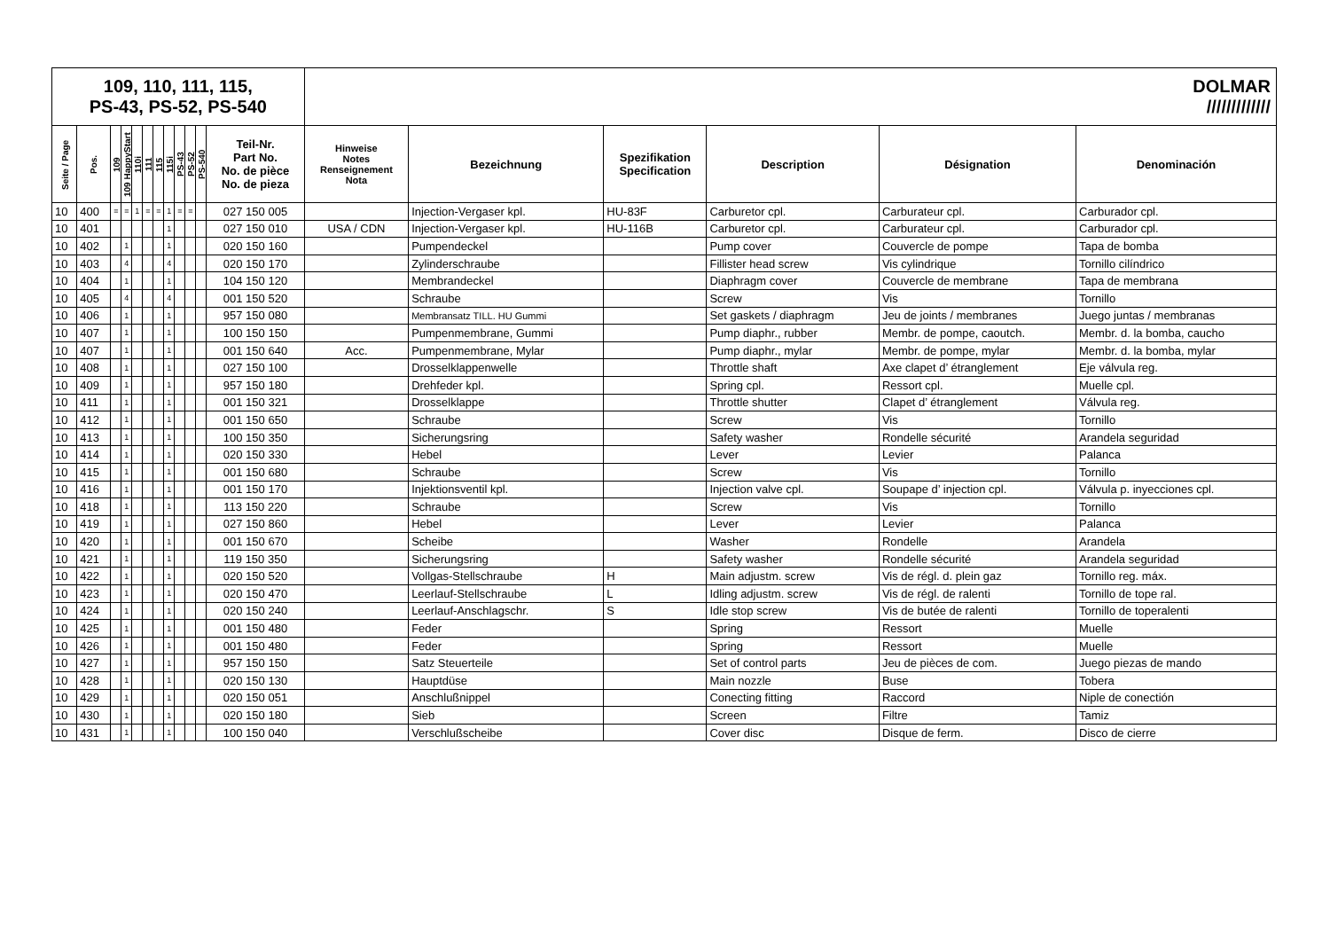| 109, 110, 111, 115, PS-43, PS-52, PS-540 | | | | | | | | | | | | DOLMAR ///////////// | | | | | |
| Seite / Page | Pos. | 109 | 109 HappyStart | 110i | 111 | 115 | 115i | PS-43 | PS-52 | PS-540 | Teil-Nr. Part No. No. de pièce No. de pieza | Hinweise Notes Renseignement Nota | Bezeichnung | Spezifikation Specification | Description | Désignation | Denominación |
| 10 | 400 | = | = | 1 | = | = | 1 | = | = | | 027 150 005 | | Injection-Vergaser kpl. | HU-83F | Carburetor cpl. | Carburateur cpl. | Carburador cpl. |
| 10 | 401 | | | | | | 1 | | | | 027 150 010 | USA / CDN | Injection-Vergaser kpl. | HU-116B | Carburetor cpl. | Carburateur cpl. | Carburador cpl. |
| 10 | 402 | | 1 | | | | 1 | | | | 020 150 160 | | Pumpendeckel | | Pump cover | Couvercle de pompe | Tapa de bomba |
| 10 | 403 | | 4 | | | | 4 | | | | 020 150 170 | | Zylinderschraube | | Fillister head screw | Vis cylindrique | Tornillo cilíndrico |
| 10 | 404 | | 1 | | | | 1 | | | | 104 150 120 | | Membrandeckel | | Diaphragm cover | Couvercle de membrane | Tapa de membrana |
| 10 | 405 | | 4 | | | | 4 | | | | 001 150 520 | | Schraube | | Screw | Vis | Tornillo |
| 10 | 406 | | 1 | | | | 1 | | | | 957 150 080 | | Membransatz TILL. HU Gummi | | Set gaskets / diaphragm | Jeu de joints / membranes | Juego juntas / membranas |
| 10 | 407 | | 1 | | | | 1 | | | | 100 150 150 | | Pumpenmembrane, Gummi | | Pump diaphr., rubber | Membr. de pompe, caoutch. | Membr. d. la bomba, caucho |
| 10 | 407 | | 1 | | | | 1 | | | | 001 150 640 | Acc. | Pumpenmembrane, Mylar | | Pump diaphr., mylar | Membr. de pompe, mylar | Membr. d. la bomba, mylar |
| 10 | 408 | | 1 | | | | 1 | | | | 027 150 100 | | Drosselklappenwelle | | Throttle shaft | Axe clapet d’ étranglement | Eje válvula reg. |
| 10 | 409 | | 1 | | | | 1 | | | | 957 150 180 | | Drehfeder kpl. | | Spring cpl. | Ressort cpl. | Muelle cpl. |
| 10 | 411 | | 1 | | | | 1 | | | | 001 150 321 | | Drosselklappe | | Throttle shutter | Clapet d’ étranglement | Válvula reg. |
| 10 | 412 | | 1 | | | | 1 | | | | 001 150 650 | | Schraube | | Screw | Vis | Tornillo |
| 10 | 413 | | 1 | | | | 1 | | | | 100 150 350 | | Sicherungsring | | Safety washer | Rondelle sécurité | Arandela seguridad |
| 10 | 414 | | 1 | | | | 1 | | | | 020 150 330 | | Hebel | | Lever | Levier | Palanca |
| 10 | 415 | | 1 | | | | 1 | | | | 001 150 680 | | Schraube | | Screw | Vis | Tornillo |
| 10 | 416 | | 1 | | | | 1 | | | | 001 150 170 | | Injektionsventil kpl. | | Injection valve cpl. | Soupape d’ injection cpl. | Válvula p. inyecciones cpl. |
| 10 | 418 | | 1 | | | | 1 | | | | 113 150 220 | | Schraube | | Screw | Vis | Tornillo |
| 10 | 419 | | 1 | | | | 1 | | | | 027 150 860 | | Hebel | | Lever | Levier | Palanca |
| 10 | 420 | | 1 | | | | 1 | | | | 001 150 670 | | Scheibe | | Washer | Rondelle | Arandela |
| 10 | 421 | | 1 | | | | 1 | | | | 119 150 350 | | Sicherungsring | | Safety washer | Rondelle sécurité | Arandela seguridad |
| 10 | 422 | | 1 | | | | 1 | | | | 020 150 520 | | Vollgas-Stellschraube | H | Main adjustm. screw | Vis de régl. d. plein gaz | Tornillo reg. máx. |
| 10 | 423 | | 1 | | | | 1 | | | | 020 150 470 | | Leerlauf-Stellschraube | L | Idling adjustm. screw | Vis de régl. de ralenti | Tornillo de tope ral. |
| 10 | 424 | | 1 | | | | 1 | | | | 020 150 240 | | Leerlauf-Anschlagschr. | S | Idle stop screw | Vis de butée de ralenti | Tornillo de toperalenti |
| 10 | 425 | | 1 | | | | 1 | | | | 001 150 480 | | Feder | | Spring | Ressort | Muelle |
| 10 | 426 | | 1 | | | | 1 | | | | 001 150 480 | | Feder | | Spring | Ressort | Muelle |
| 10 | 427 | | 1 | | | | 1 | | | | 957 150 150 | | Satz Steuerteile | | Set of control parts | Jeu de pièces de com. | Juego piezas de mando |
| 10 | 428 | | 1 | | | | 1 | | | | 020 150 130 | | Hauptdüse | | Main nozzle | Buse | Tobera |
| 10 | 429 | | 1 | | | | 1 | | | | 020 150 051 | | Anschlußnippel | | Conecting fitting | Raccord | Niple de conectión |
| 10 | 430 | | 1 | | | | 1 | | | | 020 150 180 | | Sieb | | Screen | Filtre | Tamiz |
| 10 | 431 | | 1 | | | | 1 | | | | 100 150 040 | | Verschlußscheibe | | Cover disc | Disque de ferm. | Disco de cierre |